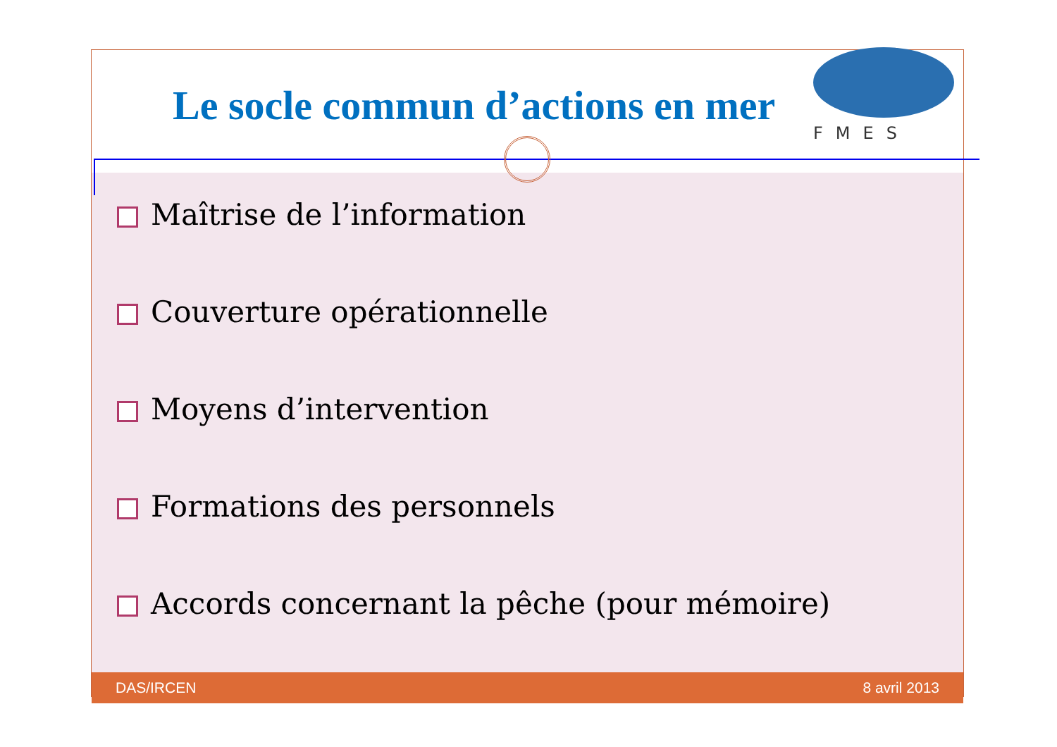Le socle commun d’actions en mer
FMES
Maîtrise de l’information
Couverture opérationnelle
Moyens d’intervention
Formations des personnels
Accords concernant la pêche (pour mémoire)
DAS/IRCEN 8 avril 2013